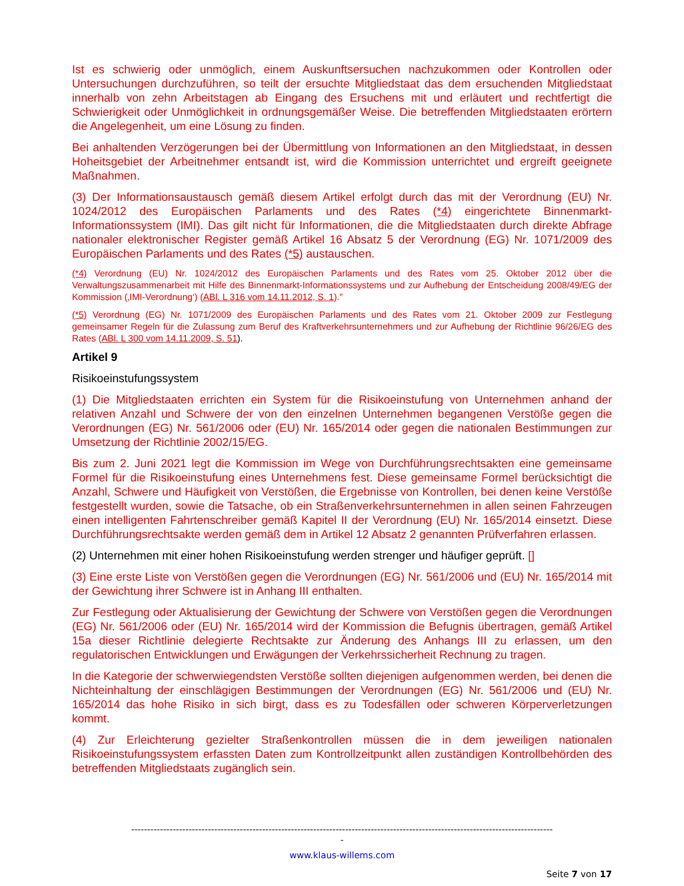Ist es schwierig oder unmöglich, einem Auskunftsersuchen nachzukommen oder Kontrollen oder Untersuchungen durchzuführen, so teilt der ersuchte Mitgliedstaat das dem ersuchenden Mitgliedstaat innerhalb von zehn Arbeitstagen ab Eingang des Ersuchens mit und erläutert und rechtfertigt die Schwierigkeit oder Unmöglichkeit in ordnungsgemäßer Weise. Die betreffenden Mitgliedstaaten erörtern die Angelegenheit, um eine Lösung zu finden.
Bei anhaltenden Verzögerungen bei der Übermittlung von Informationen an den Mitgliedstaat, in dessen Hoheitsgebiet der Arbeitnehmer entsandt ist, wird die Kommission unterrichtet und ergreift geeignete Maßnahmen.
(3) Der Informationsaustausch gemäß diesem Artikel erfolgt durch das mit der Verordnung (EU) Nr. 1024/2012 des Europäischen Parlaments und des Rates (*4) eingerichtete Binnenmarkt-Informationssystem (IMI). Das gilt nicht für Informationen, die die Mitgliedstaaten durch direkte Abfrage nationaler elektronischer Register gemäß Artikel 16 Absatz 5 der Verordnung (EG) Nr. 1071/2009 des Europäischen Parlaments und des Rates (*5) austauschen.
(*4) Verordnung (EU) Nr. 1024/2012 des Europäischen Parlaments und des Rates vom 25. Oktober 2012 über die Verwaltungszusammenarbeit mit Hilfe des Binnenmarkt-Informationssystems und zur Aufhebung der Entscheidung 2008/49/EG der Kommission (‚IMI-Verordnung‘) (ABl. L 316 vom 14.11.2012, S. 1)."
(*5) Verordnung (EG) Nr. 1071/2009 des Europäischen Parlaments und des Rates vom 21. Oktober 2009 zur Festlegung gemeinsamer Regeln für die Zulassung zum Beruf des Kraftverkehrsunternehmers und zur Aufhebung der Richtlinie 96/26/EG des Rates (ABl. L 300 vom 14.11.2009, S. 51).
Artikel 9
Risikoeinstufungssystem
(1) Die Mitgliedstaaten errichten ein System für die Risikoeinstufung von Unternehmen anhand der relativen Anzahl und Schwere der von den einzelnen Unternehmen begangenen Verstöße gegen die Verordnungen (EG) Nr. 561/2006 oder (EU) Nr. 165/2014 oder gegen die nationalen Bestimmungen zur Umsetzung der Richtlinie 2002/15/EG.
Bis zum 2. Juni 2021 legt die Kommission im Wege von Durchführungsrechtsakten eine gemeinsame Formel für die Risikoeinstufung eines Unternehmens fest. Diese gemeinsame Formel berücksichtigt die Anzahl, Schwere und Häufigkeit von Verstößen, die Ergebnisse von Kontrollen, bei denen keine Verstöße festgestellt wurden, sowie die Tatsache, ob ein Straßenverkehrsunternehmen in allen seinen Fahrzeugen einen intelligenten Fahrtenschreiber gemäß Kapitel II der Verordnung (EU) Nr. 165/2014 einsetzt. Diese Durchführungsrechtsakte werden gemäß dem in Artikel 12 Absatz 2 genannten Prüfverfahren erlassen.
(2) Unternehmen mit einer hohen Risikoeinstufung werden strenger und häufiger geprüft. []
(3) Eine erste Liste von Verstößen gegen die Verordnungen (EG) Nr. 561/2006 und (EU) Nr. 165/2014 mit der Gewichtung ihrer Schwere ist in Anhang III enthalten.
Zur Festlegung oder Aktualisierung der Gewichtung der Schwere von Verstößen gegen die Verordnungen (EG) Nr. 561/2006 oder (EU) Nr. 165/2014 wird der Kommission die Befugnis übertragen, gemäß Artikel 15a dieser Richtlinie delegierte Rechtsakte zur Änderung des Anhangs III zu erlassen, um den regulatorischen Entwicklungen und Erwägungen der Verkehrssicherheit Rechnung zu tragen.
In die Kategorie der schwerwiegendsten Verstöße sollten diejenigen aufgenommen werden, bei denen die Nichteinhaltung der einschlägigen Bestimmungen der Verordnungen (EG) Nr. 561/2006 und (EU) Nr. 165/2014 das hohe Risiko in sich birgt, dass es zu Todesfällen oder schweren Körperverletzungen kommt.
(4) Zur Erleichterung gezielter Straßenkontrollen müssen die in dem jeweiligen nationalen Risikoeinstufungssystem erfassten Daten zum Kontrollzeitpunkt allen zuständigen Kontrollbehörden des betreffenden Mitgliedstaats zugänglich sein.
------------------------------------------------------------------------------------------------------------------------------------
-
www.klaus-willems.com
Seite 7 von 17